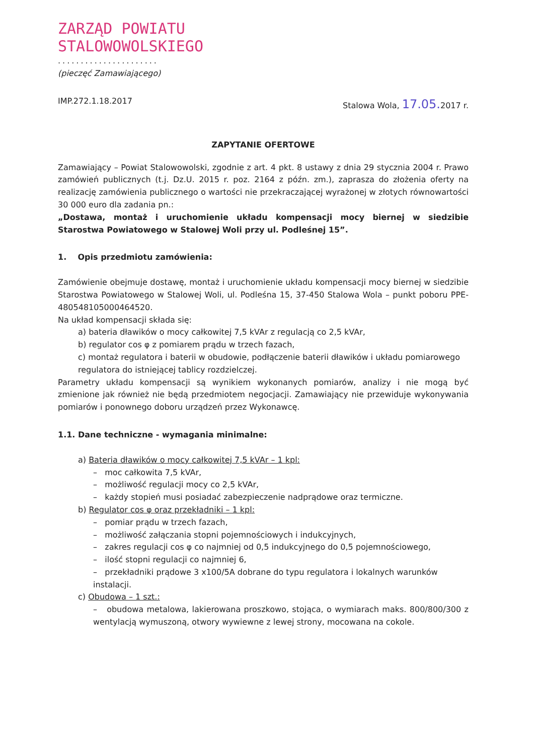ZARZĄD POWIATU
STALOWOWOLSKIEGO
......................
(pieczęć Zamawiającego)
IMP.272.1.18.2017 Stalowa Wola, 17.05. 2017 r.
ZAPYTANIE OFERTOWE
Zamawiający – Powiat Stalowowolski, zgodnie z art. 4 pkt. 8 ustawy z dnia 29 stycznia 2004 r. Prawo zamówień publicznych (t.j. Dz.U. 2015 r. poz. 2164 z późn. zm.), zaprasza do złożenia oferty na realizację zamówienia publicznego o wartości nie przekraczającej wyrażonej w złotych równowartości 30 000 euro dla zadania pn.:
„Dostawa, montaż i uruchomienie układu kompensacji mocy biernej w siedzibie Starostwa Powiatowego w Stalowej Woli przy ul. Podleśnej 15”.
1. Opis przedmiotu zamówienia:
Zamówienie obejmuje dostawę, montaż i uruchomienie układu kompensacji mocy biernej w siedzibie Starostwa Powiatowego w Stalowej Woli, ul. Podleśna 15, 37-450 Stalowa Wola – punkt poboru PPE-480548105000464520.
Na układ kompensacji składa się:
a) bateria dławików o mocy całkowitej 7,5 kVAr z regulacją co 2,5 kVAr,
b) regulator cos φ z pomiarem prądu w trzech fazach,
c) montaż regulatora i baterii w obudowie, podłączenie baterii dławików i układu pomiarowego regulatora do istniejącej tablicy rozdzielczej.
Parametry układu kompensacji są wynikiem wykonanych pomiarów, analizy i nie mogą być zmienione jak również nie będą przedmiotem negocjacji. Zamawiający nie przewiduje wykonywania pomiarów i ponownego doboru urządzeń przez Wykonawcę.
1.1. Dane techniczne - wymagania minimalne:
a) Bateria dławików o mocy całkowitej 7,5 kVAr – 1 kpl:
– moc całkowita 7,5 kVAr,
– możliwość regulacji mocy co 2,5 kVAr,
– każdy stopień musi posiadać zabezpieczenie nadprądowe oraz termiczne.
b) Regulator cos φ oraz przekładniki – 1 kpl:
– pomiar prądu w trzech fazach,
– możliwość załączania stopni pojemnościowych i indukcyjnych,
– zakres regulacji cos φ co najmniej od 0,5 indukcyjnego do 0,5 pojemnościowego,
– ilość stopni regulacji co najmniej 6,
– przekładniki prądowe 3 x100/5A dobrane do typu regulatora i lokalnych warunków instalacji.
c) Obudowa – 1 szt.:
– obudowa metalowa, lakierowana proszkowo, stojąca, o wymiarach maks. 800/800/300 z wentylacją wymuszoną, otwory wywiewne z lewej strony, mocowana na cokole.